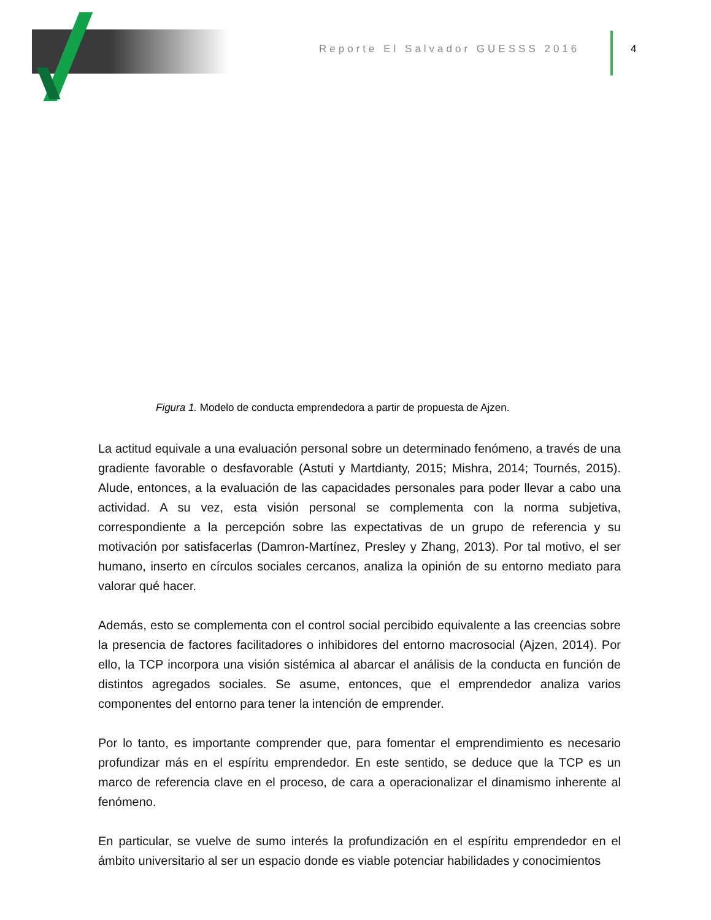Reporte El Salvador GUESSS 2016
4
Figura 1. Modelo de conducta emprendedora a partir de propuesta de Ajzen.
La actitud equivale a una evaluación personal sobre un determinado fenómeno, a través de una gradiente favorable o desfavorable (Astuti y Martdianty, 2015; Mishra, 2014; Tournés, 2015). Alude, entonces, a la evaluación de las capacidades personales para poder llevar a cabo una actividad. A su vez, esta visión personal se complementa con la norma subjetiva, correspondiente a la percepción sobre las expectativas de un grupo de referencia y su motivación por satisfacerlas (Damron-Martínez, Presley y Zhang, 2013). Por tal motivo, el ser humano, inserto en círculos sociales cercanos, analiza la opinión de su entorno mediato para valorar qué hacer.
Además, esto se complementa con el control social percibido equivalente a las creencias sobre la presencia de factores facilitadores o inhibidores del entorno macrosocial (Ajzen, 2014). Por ello, la TCP incorpora una visión sistémica al abarcar el análisis de la conducta en función de distintos agregados sociales. Se asume, entonces, que el emprendedor analiza varios componentes del entorno para tener la intención de emprender.
Por lo tanto, es importante comprender que, para fomentar el emprendimiento es necesario profundizar más en el espíritu emprendedor. En este sentido, se deduce que la TCP es un marco de referencia clave en el proceso, de cara a operacionalizar el dinamismo inherente al fenómeno.
En particular, se vuelve de sumo interés la profundización en el espíritu emprendedor en el ámbito universitario al ser un espacio donde es viable potenciar habilidades y conocimientos